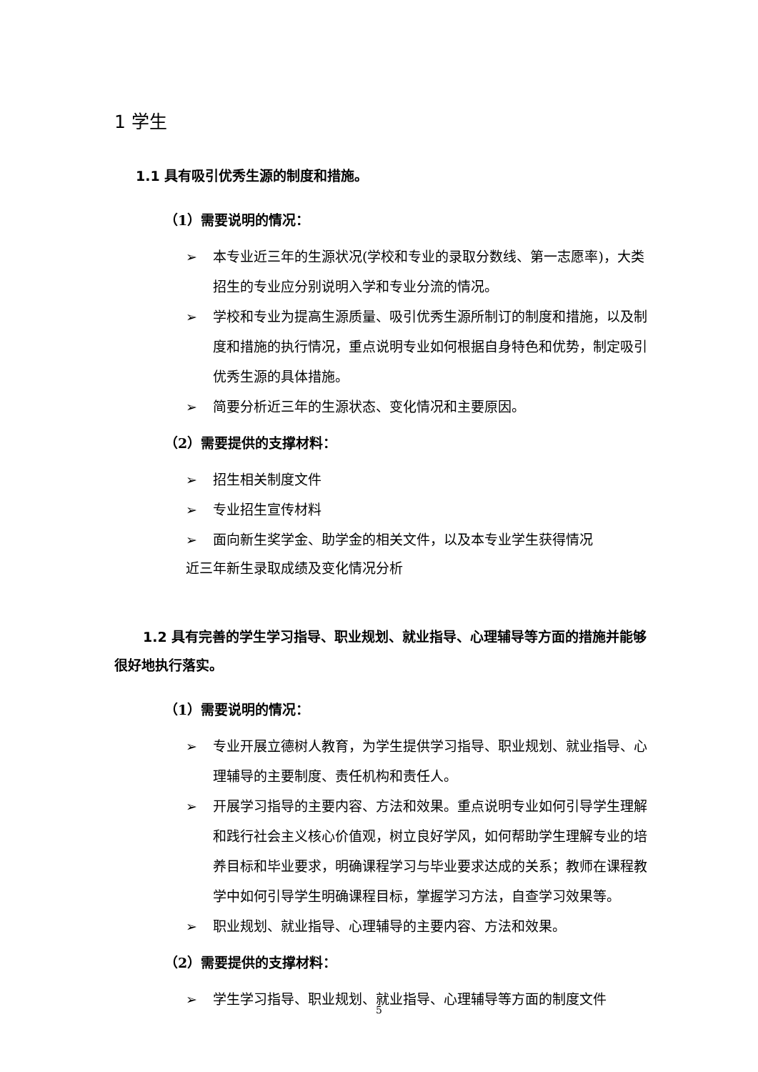1 学生
1.1 具有吸引优秀生源的制度和措施。
（1）需要说明的情况：
➢ 本专业近三年的生源状况(学校和专业的录取分数线、第一志愿率)，大类招生的专业应分别说明入学和专业分流的情况。
➢ 学校和专业为提高生源质量、吸引优秀生源所制订的制度和措施，以及制度和措施的执行情况，重点说明专业如何根据自身特色和优势，制定吸引优秀生源的具体措施。
➢ 简要分析近三年的生源状态、变化情况和主要原因。
（2）需要提供的支撑材料：
➢ 招生相关制度文件
➢ 专业招生宣传材料
➢ 面向新生奖学金、助学金的相关文件，以及本专业学生获得情况
近三年新生录取成绩及变化情况分析
1.2 具有完善的学生学习指导、职业规划、就业指导、心理辅导等方面的措施并能够很好地执行落实。
（1）需要说明的情况：
➢ 专业开展立德树人教育，为学生提供学习指导、职业规划、就业指导、心理辅导的主要制度、责任机构和责任人。
➢ 开展学习指导的主要内容、方法和效果。重点说明专业如何引导学生理解和践行社会主义核心价值观，树立良好学风，如何帮助学生理解专业的培养目标和毕业要求，明确课程学习与毕业要求达成的关系；教师在课程教学中如何引导学生明确课程目标，掌握学习方法，自查学习效果等。
➢ 职业规划、就业指导、心理辅导的主要内容、方法和效果。
（2）需要提供的支撑材料：
➢ 学生学习指导、职业规划、就业指导、心理辅导等方面的制度文件
5